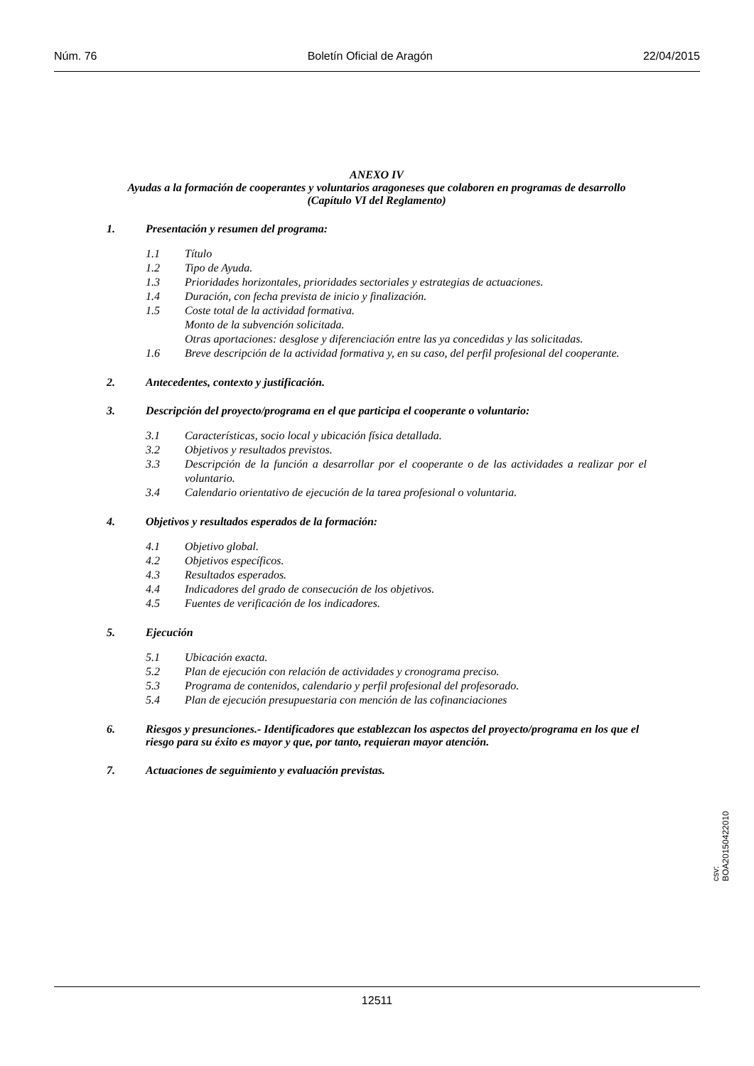Núm. 76 Boletín Oficial de Aragón 22/04/2015
ANEXO IV
Ayudas a la formación de cooperantes y voluntarios aragoneses que colaboren en programas de desarrollo (Capítulo VI del Reglamento)
1. Presentación y resumen del programa:
1.1 Título
1.2 Tipo de Ayuda.
1.3 Prioridades horizontales, prioridades sectoriales y estrategias de actuaciones.
1.4 Duración, con fecha prevista de inicio y finalización.
1.5 Coste total de la actividad formativa.
Monto de la subvención solicitada.
Otras aportaciones: desglose y diferenciación entre las ya concedidas y las solicitadas.
1.6 Breve descripción de la actividad formativa y, en su caso, del perfil profesional del cooperante.
2. Antecedentes, contexto y justificación.
3. Descripción del proyecto/programa en el que participa el cooperante o voluntario:
3.1 Características, socio local y ubicación física detallada.
3.2 Objetivos y resultados previstos.
3.3 Descripción de la función a desarrollar por el cooperante o de las actividades a realizar por el voluntario.
3.4 Calendario orientativo de ejecución de la tarea profesional o voluntaria.
4. Objetivos y resultados esperados de la formación:
4.1 Objetivo global.
4.2 Objetivos específicos.
4.3 Resultados esperados.
4.4 Indicadores del grado de consecución de los objetivos.
4.5 Fuentes de verificación de los indicadores.
5. Ejecución
5.1 Ubicación exacta.
5.2 Plan de ejecución con relación de actividades y cronograma preciso.
5.3 Programa de contenidos, calendario y perfil profesional del profesorado.
5.4 Plan de ejecución presupuestaria con mención de las cofinanciaciones
6. Riesgos y presunciones.- Identificadores que establezcan los aspectos del proyecto/programa en los que el riesgo para su éxito es mayor y que, por tanto, requieran mayor atención.
7. Actuaciones de seguimiento y evaluación previstas.
csv: BOA20150422010
12511